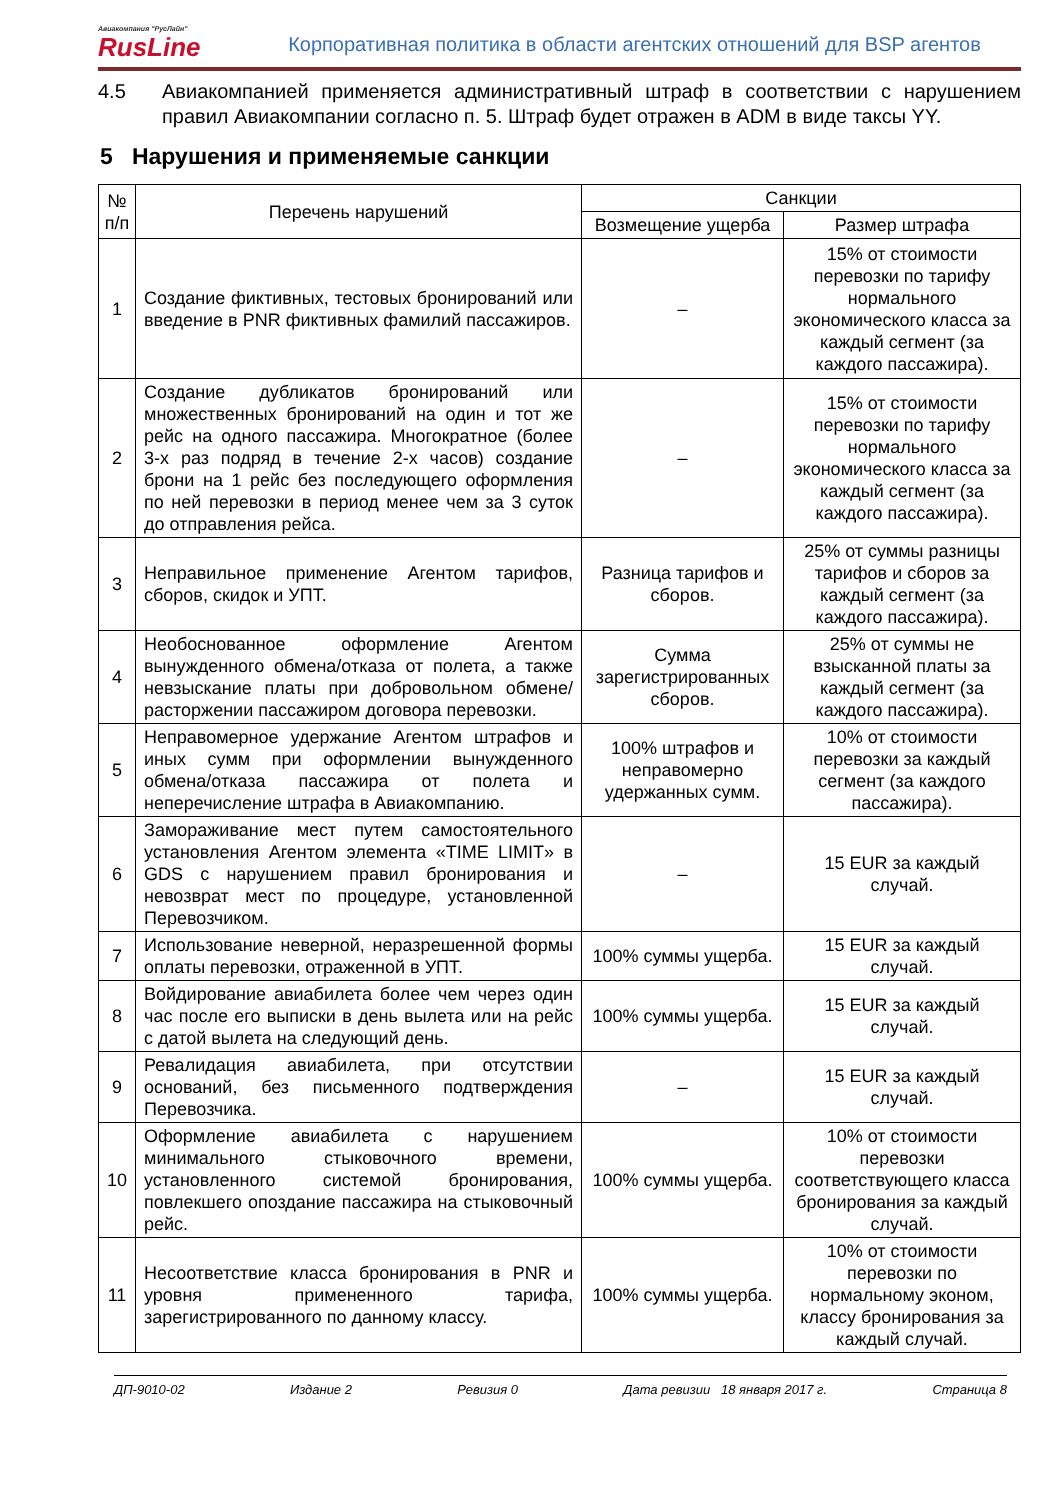Авиакомпания "РусЛайн"
RusLine
Корпоративная политика в области агентских отношений для BSP агентов
4.5 Авиакомпанией применяется административный штраф в соответствии с нарушением правил Авиакомпании согласно п. 5. Штраф будет отражен в ADM в виде таксы YY.
5 Нарушения и применяемые санкции
| № п/п | Перечень нарушений | Санкции | |
| --- | --- | --- | --- |
| | | Возмещение ущерба | Размер штрафа |
| 1 | Создание фиктивных, тестовых бронирований или введение в PNR фиктивных фамилий пассажиров. | – | 15% от стоимости перевозки по тарифу нормального экономического класса за каждый сегмент (за каждого пассажира). |
| 2 | Создание дубликатов бронирований или множественных бронирований на один и тот же рейс на одного пассажира. Многократное (более 3-х раз подряд в течение 2-х часов) создание брони на 1 рейс без последующего оформления по ней перевозки в период менее чем за 3 суток до отправления рейса. | – | 15% от стоимости перевозки по тарифу нормального экономического класса за каждый сегмент (за каждого пассажира). |
| 3 | Неправильное применение Агентом тарифов, сборов, скидок и УПТ. | Разница тарифов и сборов. | 25% от суммы разницы тарифов и сборов за каждый сегмент (за каждого пассажира). |
| 4 | Необоснованное оформление Агентом вынужденного обмена/отказа от полета, а также невзыскание платы при добровольном обмене/расторжении пассажиром договора перевозки. | Сумма зарегистрированных сборов. | 25% от суммы не взысканной платы за каждый сегмент (за каждого пассажира). |
| 5 | Неправомерное удержание Агентом штрафов и иных сумм при оформлении вынужденного обмена/отказа пассажира от полета и неперечисление штрафа в Авиакомпанию. | 100% штрафов и неправомерно удержанных сумм. | 10% от стоимости перевозки за каждый сегмент (за каждого пассажира). |
| 6 | Замораживание мест путем самостоятельного установления Агентом элемента «TIME LIMIT» в GDS с нарушением правил бронирования и невозврат мест по процедуре, установленной Перевозчиком. | – | 15 EUR за каждый случай. |
| 7 | Использование неверной, неразрешенной формы оплаты перевозки, отраженной в УПТ. | 100% суммы ущерба. | 15 EUR за каждый случай. |
| 8 | Войдирование авиабилета более чем через один час после его выписки в день вылета или на рейс с датой вылета на следующий день. | 100% суммы ущерба. | 15 EUR за каждый случай. |
| 9 | Ревалидация авиабилета, при отсутствии оснований, без письменного подтверждения Перевозчика. | – | 15 EUR за каждый случай. |
| 10 | Оформление авиабилета с нарушением минимального стыковочного времени, установленного системой бронирования, повлекшего опоздание пассажира на стыковочный рейс. | 100% суммы ущерба. | 10% от стоимости перевозки соответствующего класса бронирования за каждый случай. |
| 11 | Несоответствие класса бронирования в PNR и уровня примененного тарифа, зарегистрированного по данному классу. | 100% суммы ущерба. | 10% от стоимости перевозки по нормальному эконом, классу бронирования за каждый случай. |
ДП-9010-02 Издание 2 Ревизия 0 Дата ревизии 18 января 2017 г. Страница 8